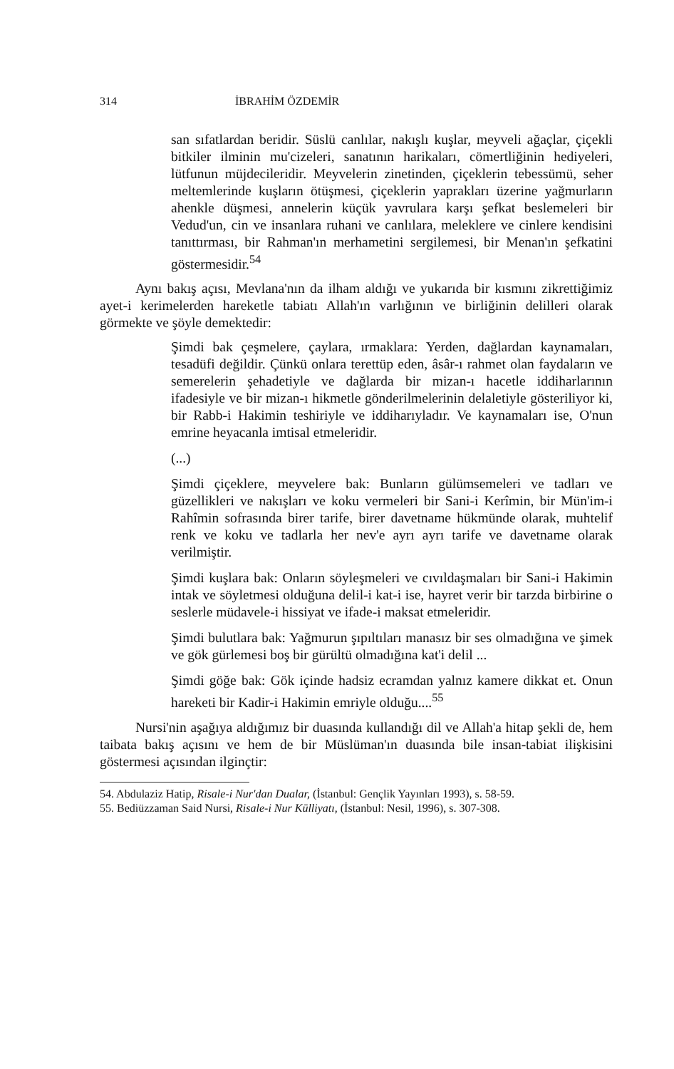314 İBRAHİM ÖZDEMİR
san sıfatlardan beridir. Süslü canlılar, nakışlı kuşlar, meyveli ağaçlar, çiçekli bitkiler ilminin mu'cizeleri, sanatının harikaları, cömertliğinin hediyeleri, lütfunun müjdecileridir. Meyvelerin zinetinden, çiçeklerin tebessümü, seher meltemlerinde kuşların ötüşmesi, çiçeklerin yaprakları üzerine yağmurların ahenkle düşmesi, annelerin küçük yavrulara karşı şefkat beslemeleri bir Vedud'un, cin ve insanlara ruhani ve canlılara, meleklere ve cinlere kendisini tanıttırması, bir Rahman'ın merhametini sergilemesi, bir Menan'ın şefkatini göstermesidir.<sup>54</sup>
Aynı bakış açısı, Mevlana'nın da ilham aldığı ve yukarıda bir kısmını zikrettiğimiz ayet-i kerimelerden hareketle tabiatı Allah'ın varlığının ve birliğinin delilleri olarak görmekte ve şöyle demektedir:
Şimdi bak çeşmelere, çaylara, ırmaklara: Yerden, dağlardan kaynamaları, tesadüfi değildir. Çünkü onlara terettüp eden, âsâr-ı rahmet olan faydaların ve semerelerin şehadetiyle ve dağlarda bir mizan-ı hacetle iddiharlarının ifadesiyle ve bir mizan-ı hikmetle gönderilmelerinin delaletiyle gösteriliyor ki, bir Rabb-i Hakimin teshiriyle ve iddiharıyladır. Ve kaynamaları ise, O'nun emrine heyacanla imtisal etmeleridir.
(...)
Şimdi çiçeklere, meyvelere bak: Bunların gülümsemeleri ve tadları ve güzellikleri ve nakışları ve koku vermeleri bir Sani-i Kerîmin, bir Mün'im-i Rahîmin sofrasında birer tarife, birer davetname hükmünde olarak, muhtelif renk ve koku ve tadlarla her nev'e ayrı ayrı tarife ve davetname olarak verilmiştir.
Şimdi kuşlara bak: Onların söyleşmeleri ve cıvıldaşmaları bir Sani-i Hakimin intak ve söyletmesi olduğuna delil-i kat-i ise, hayret verir bir tarzda birbirine o seslerle müdavele-i hissiyat ve ifade-i maksat etmeleridir.
Şimdi bulutlara bak: Yağmurun şıpıltıları manasız bir ses olmadığına ve şimek ve gök gürlemesi boş bir gürültü olmadığına kat'i delil ...
Şimdi göğe bak: Gök içinde hadsiz ecramdan yalnız kamere dikkat et. Onun hareketi bir Kadir-i Hakimin emriyle oldu­ğu....<sup>55</sup>
Nursi'nin aşağıya aldığımız bir duasında kullandığı dil ve Allah'a hitap şekli de, hem taibata bakış açısını ve hem de bir Müslüman'ın duasında bile insan-tabiat ilişkisini göstermesi açısından ilginçtir:
54. Abdulaziz Hatip, Risale-i Nur'dan Dualar, (İstanbul: Gençlik Yayınları 1993), s. 58-59.
55. Bediüzzaman Said Nursi, Risale-i Nur Külliyatı, (İstanbul: Nesil, 1996), s. 307-308.